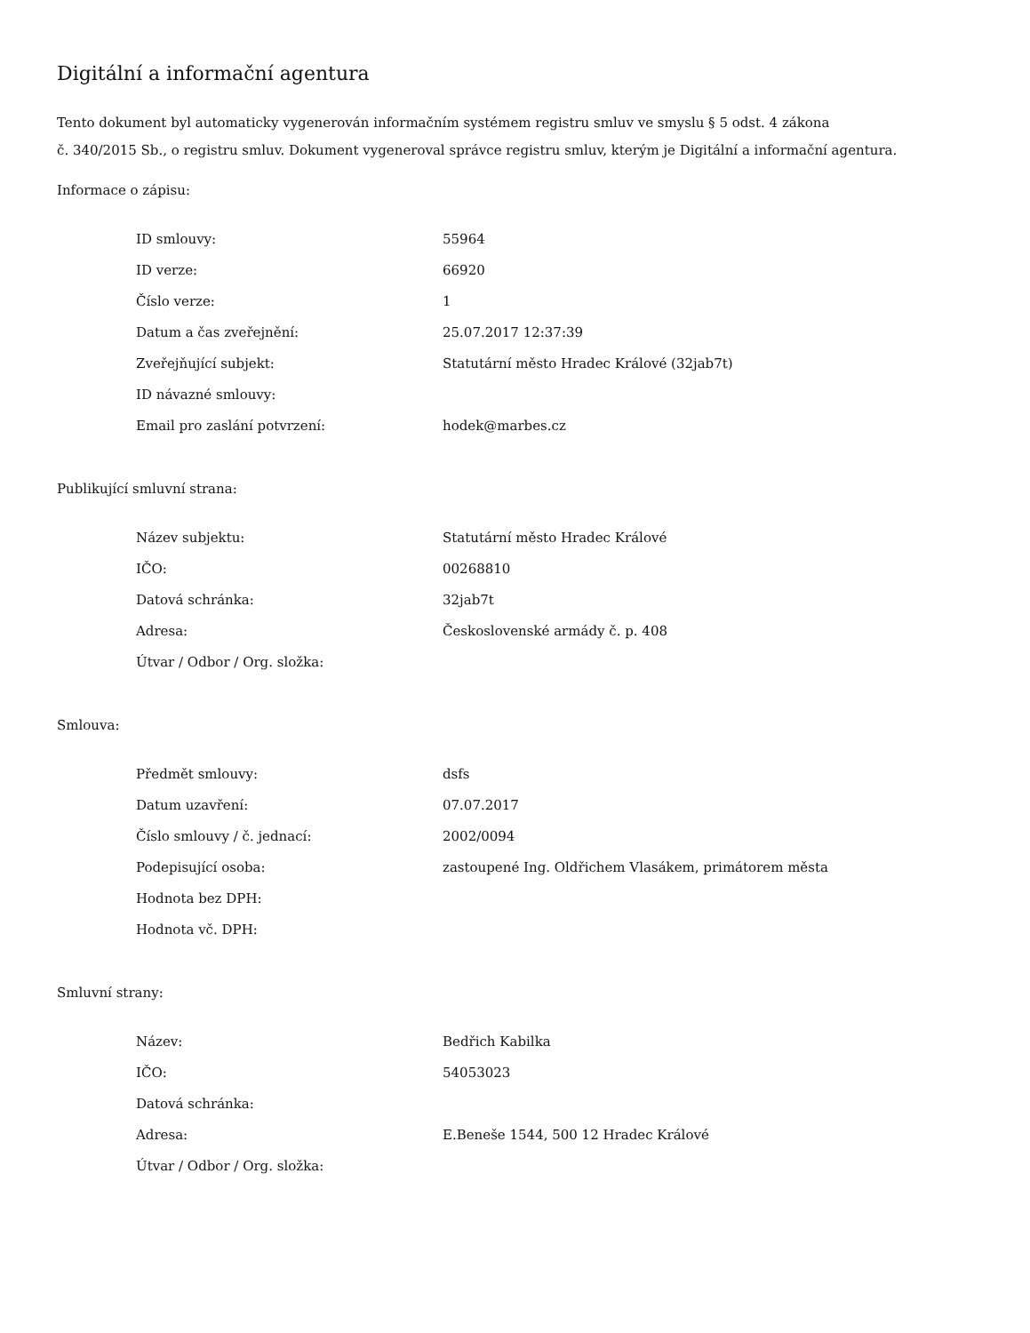Digitální a informační agentura
Tento dokument byl automaticky vygenerován informačním systémem registru smluv ve smyslu § 5 odst. 4 zákona
č. 340/2015 Sb., o registru smluv. Dokument vygeneroval správce registru smluv, kterým je Digitální a informační agentura.
Informace o zápisu:
| ID smlouvy: | 55964 |
| ID verze: | 66920 |
| Číslo verze: | 1 |
| Datum a čas zveřejnění: | 25.07.2017 12:37:39 |
| Zveřejňující subjekt: | Statutární město Hradec Králové (32jab7t) |
| ID návazné smlouvy: | |
| Email pro zaslání potvrzení: | hodek@marbes.cz |
Publikující smluvní strana:
| Název subjektu: | Statutární město Hradec Králové |
| IČO: | 00268810 |
| Datová schránka: | 32jab7t |
| Adresa: | Československé armády č. p. 408 |
| Útvar / Odbor / Org. složka: | |
Smlouva:
| Předmět smlouvy: | dsfs |
| Datum uzavření: | 07.07.2017 |
| Číslo smlouvy / č. jednací: | 2002/0094 |
| Podepisující osoba: | zastoupené Ing. Oldřichem Vlasákem, primátorem města |
| Hodnota bez DPH: | |
| Hodnota vč. DPH: | |
Smluvní strany:
| Název: | Bedřich Kabilka |
| IČO: | 54053023 |
| Datová schránka: | |
| Adresa: | E.Beneše 1544, 500 12 Hradec Králové |
| Útvar / Odbor / Org. složka: | |